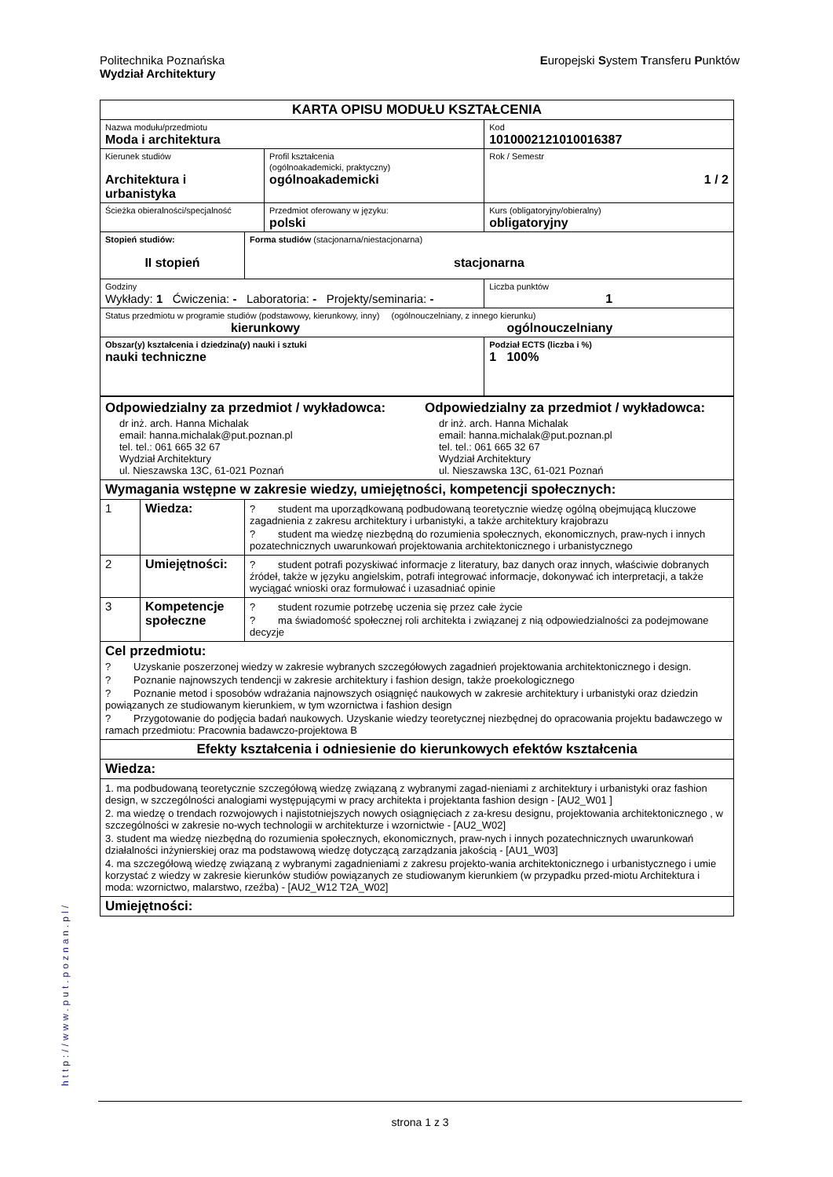Politechnika Poznańska
Wydział Architektury
Europejski System Transferu Punktów
http://www.put.poznan.pl/
| KARTA OPISU MODUŁU KSZTAŁCENIA | | | | |
| Nazwa modułu/przedmiotu Moda i architektura | | | | Kod 1010002121010016387 |
| Kierunek studiów Architektura i urbanistyka | | | Profil kształcenia (ogólnoakademicki, praktyczny) ogólnoakademicki | Rok / Semestr 1 / 2 |
| Ścieżka obieralności/specjalność | | | Przedmiot oferowany w języku: polski | Kurs (obligatoryjny/obieralny) obligatoryjny |
| Stopień studiów: II stopień | | Forma studiów (stacjonarna/niestacjonarna) stacjonarna | | |
| Godziny Wykłady: 1 Ćwiczenia: - Laboratoria: - Projekty/seminaria: - | | | | Liczba punktów 1 |
| Status przedmiotu w programie studiów (podstawowy, kierunkowy, inny) (ogólnouczelniany, z innego kierunku) kierunkowy ogólnouczelniany | | | | |
| Obszar(y) kształcenia i dziedzina(y) nauki i sztuki nauki techniczne | | | | Podział ECTS (liczba i %) 1 100% |
| Odpowiedzialny za przedmiot / wykładowca: dr inż. arch. Hanna Michalak email: hanna.michalak@put.poznan.pl tel. tel.: 061 665 32 67 Wydział Architektury ul. Nieszawska 13C, 61-021 Poznań Odpowiedzialny za przedmiot / wykładowca: dr inż. arch. Hanna Michalak email: hanna.michalak@put.poznan.pl tel. tel.: 061 665 32 67 Wydział Architektury ul. Nieszawska 13C, 61-021 Poznań | | | | |
| Wymagania wstępne w zakresie wiedzy, umiejętności, kompetencji społecznych: | | | | |
| 1 | Wiedza: | ? student ma uporządkowaną podbudowaną teoretycznie wiedzę ogólną obejmującą kluczowe zagadnienia z zakresu architektury i urbanistyki, a także architektury krajobrazu ? student ma wiedzę niezbędną do rozumienia społecznych, ekonomicznych, praw-nych i innych pozatechnicznych uwarunkowań projektowania architektonicznego i urbanistycznego | | |
| 2 | Umiejętności: | ? student potrafi pozyskiwać informacje z literatury, baz danych oraz innych, właściwie dobranych źródeł, także w języku angielskim, potrafi integrować informacje, dokonywać ich interpretacji, a także wyciągać wnioski oraz formułować i uzasadniać opinie | | |
| 3 | Kompetencje społeczne | ? student rozumie potrzebę uczenia się przez całe życie ? ma świadomość społecznej roli architekta i związanej z nią odpowiedzialności za podejmowane decyzje | | |
| Cel przedmiotu: ? Uzyskanie poszerzonej wiedzy w zakresie wybranych szczegółowych zagadnień projektowania architektonicznego i design. ? Poznanie najnowszych tendencji w zakresie architektury i fashion design, także proekologicznego ? Poznanie metod i sposobów wdrażania najnowszych osiągnięć naukowych w zakresie architektury i urbanistyki oraz dziedzin powiązanych ze studiowanym kierunkiem, w tym wzornictwa i fashion design ? Przygotowanie do podjęcia badań naukowych. Uzyskanie wiedzy teoretycznej niezbędnej do opracowania projektu badawczego w ramach przedmiotu: Pracownia badawczo-projektowa B | | | | |
| Efekty kształcenia i odniesienie do kierunkowych efektów kształcenia | | | | |
| Wiedza: | | | | |
| 1. ma podbudowaną teoretycznie szczegółową wiedzę związaną z wybranymi zagad-nieniami z architektury i urbanistyki oraz fashion design, w szczególności analogiami występującymi w pracy architekta i projektanta fashion design - [AU2_W01 ] 2. ma wiedzę o trendach rozwojowych i najistotniejszych nowych osiągnięciach z za-kresu designu, projektowania architektonicznego , w szczególności w zakresie no-wych technologii w architekturze i wzornictwie - [AU2_W02] 3. student ma wiedzę niezbędną do rozumienia społecznych, ekonomicznych, praw-nych i innych pozatechnicznych uwarunkowań działalności inżynierskiej oraz ma podstawową wiedzę dotyczącą zarządzania jakością - [AU1_W03] 4. ma szczegółową wiedzę związaną z wybranymi zagadnieniami z zakresu projekto-wania architektonicznego i urbanistycznego i umie korzystać z wiedzy w zakresie kierunków studiów powiązanych ze studiowanym kierunkiem (w przypadku przed-miotu Architektura i moda: wzornictwo, malarstwo, rzeźba) - [AU2_W12 T2A_W02] | | | | |
| Umiejętności: | | | | |
strona 1 z 3